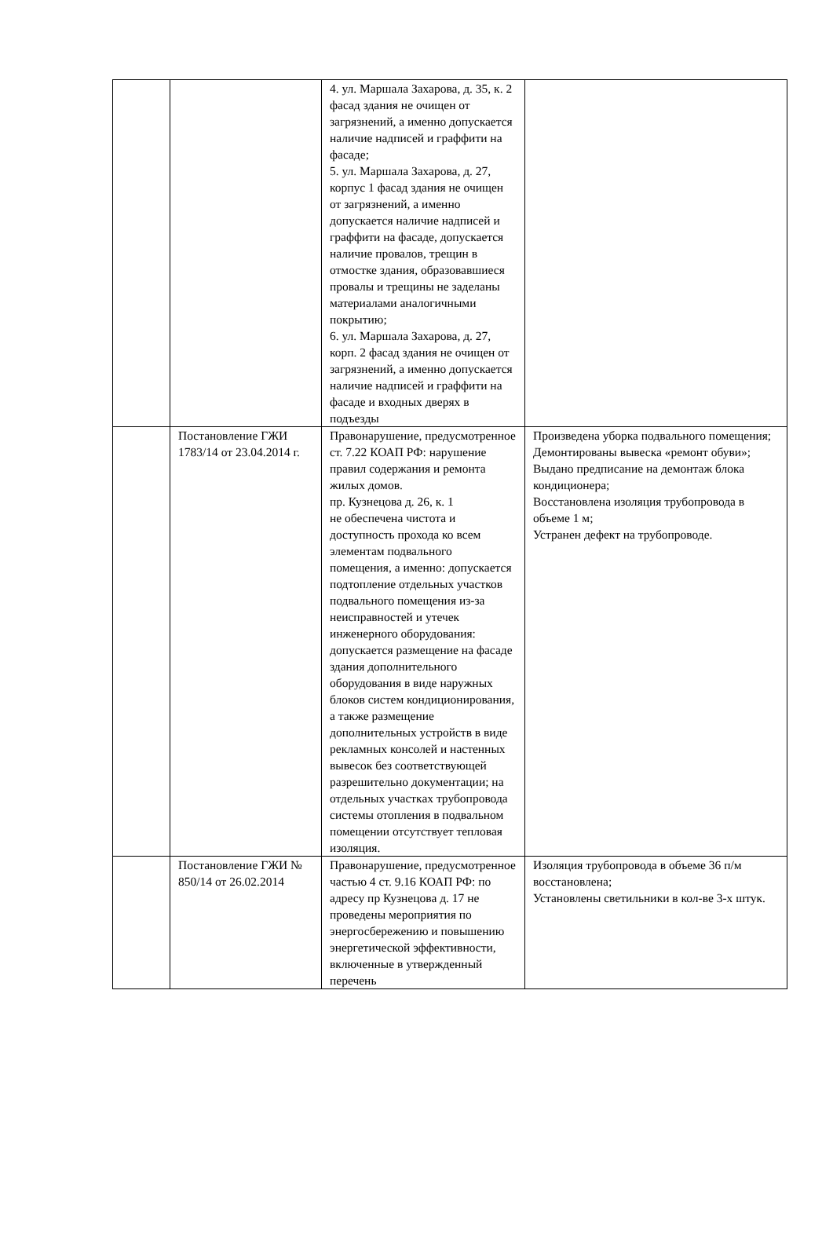| | | 4. ул. Маршала Захарова, д. 35, к. 2 фасад здания не очищен от загрязнений, а именно допускается наличие надписей и граффити на фасаде; 5. ул. Маршала Захарова, д. 27, корпус 1 фасад здания не очищен от загрязнений, а именно допускается наличие надписей и граффити на фасаде, допускается наличие провалов, трещин в отмостке здания, образовавшиеся провалы и трещины не заделаны материалами аналогичными покрытию; 6. ул. Маршала Захарова, д. 27, корп. 2 фасад здания не очищен от загрязнений, а именно допускается наличие надписей и граффити на фасаде и входных дверях в подъезды | |
| | Постановление ГЖИ 1783/14 от 23.04.2014 г. | Правонарушение, предусмотренное ст. 7.22 КОАП РФ: нарушение правил содержания и ремонта жилых домов. пр. Кузнецова д. 26, к. 1 не обеспечена чистота и доступность прохода ко всем элементам подвального помещения, а именно: допускается подтопление отдельных участков подвального помещения из-за неисправностей и утечек инженерного оборудования: допускается размещение на фасаде здания дополнительного оборудования в виде наружных блоков систем кондиционирования, а также размещение дополнительных устройств в виде рекламных консолей и настенных вывесок без соответствующей разрешительно документации; на отдельных участках трубопровода системы отопления в подвальном помещении отсутствует тепловая изоляция. | Произведена уборка подвального помещения; Демонтированы вывеска «ремонт обуви»; Выдано предписание на демонтаж блока кондиционера; Восстановлена изоляция трубопровода в объеме 1 м; Устранен дефект на трубопроводе. |
| | Постановление ГЖИ № 850/14 от 26.02.2014 | Правонарушение, предусмотренное частью 4 ст. 9.16 КОАП РФ: по адресу пр Кузнецова д. 17 не проведены мероприятия по энергосбережению и повышению энергетической эффективности, включенные в утвержденный перечень | Изоляция трубопровода в объеме 36 п/м восстановлена; Установлены светильники в кол-ве 3-х штук. |